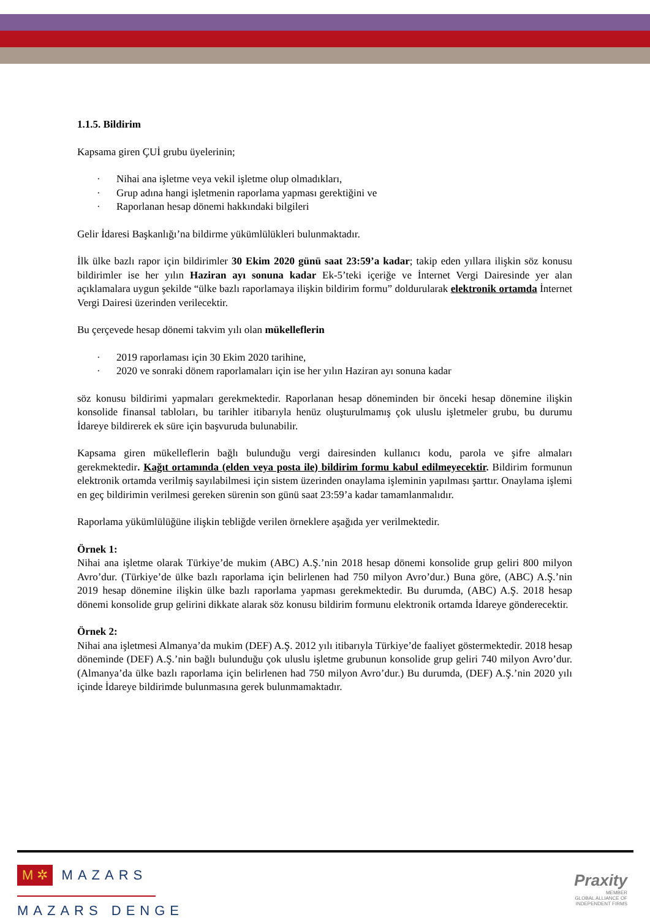1.1.5. Bildirim
Kapsama giren ÇUİ grubu üyelerinin;
· Nihai ana işletme veya vekil işletme olup olmadıkları,
· Grup adına hangi işletmenin raporlama yapması gerektiğini ve
· Raporlanan hesap dönemi hakkındaki bilgileri
Gelir İdaresi Başkanlığı’na bildirme yükümlülükleri bulunmaktadır.
İlk ülke bazlı rapor için bildirimler 30 Ekim 2020 günü saat 23:59’a kadar; takip eden yıllara ilişkin söz konusu bildirimler ise her yılın Haziran ayı sonuna kadar Ek-5’teki içeriğe ve İnternet Vergi Dairesinde yer alan açıklamalara uygun şekilde “ülke bazlı raporlamaya ilişkin bildirim formu” doldurularak elektronik ortamda İnternet Vergi Dairesi üzerinden verilecektir.
Bu çerçevede hesap dönemi takvim yılı olan mükelleflerin
· 2019 raporlaması için 30 Ekim 2020 tarihine,
· 2020 ve sonraki dönem raporlamaları için ise her yılın Haziran ayı sonuna kadar
söz konusu bildirimi yapmaları gerekmektedir. Raporlanan hesap döneminden bir önceki hesap dönemine ilişkin konsolide finansal tabloları, bu tarihler itibarıyla henüz oluşturulmamış çok uluslu işletmeler grubu, bu durumu İdareye bildirerek ek süre için başvuruda bulunabilir.
Kapsama giren mükelleflerin bağlı bulunduğu vergi dairesinden kullanıcı kodu, parola ve şifre almaları gerekmektedir. Kağıt ortamında (elden veya posta ile) bildirim formu kabul edilmeyecektir. Bildirim formunun elektronik ortamda verilmiş sayılabilmesi için sistem üzerinden onaylama işleminin yapılması şarttır. Onaylama işlemi en geç bildirimin verilmesi gereken sürenin son günü saat 23:59’a kadar tamamlanmalıdır.
Raporlama yükümlülüğüne ilişkin tebliğde verilen örneklere aşağıda yer verilmektedir.
Örnek 1:
Nihai ana işletme olarak Türkiye’de mukim (ABC) A.Ş.’nin 2018 hesap dönemi konsolide grup geliri 800 milyon Avro’dur. (Türkiye’de ülke bazlı raporlama için belirlenen had 750 milyon Avro’dur.) Buna göre, (ABC) A.Ş.’nin 2019 hesap dönemine ilişkin ülke bazlı raporlama yapması gerekmektedir. Bu durumda, (ABC) A.Ş. 2018 hesap dönemi konsolide grup gelirini dikkate alarak söz konusu bildirim formunu elektronik ortamda İdareye gönderecektir.
Örnek 2:
Nihai ana işletmesi Almanya’da mukim (DEF) A.Ş. 2012 yılı itibarıyla Türkiye’de faaliyet göstermektedir. 2018 hesap döneminde (DEF) A.Ş.’nin bağlı bulunduğu çok uluslu işletme grubunun konsolide grup geliri 740 milyon Avro’dur. (Almanya’da ülke bazlı raporlama için belirlenen had 750 milyon Avro’dur.) Bu durumda, (DEF) A.Ş.’nin 2020 yılı içinde İdareye bildirimde bulunmasına gerek bulunmamaktadır.
M ✲ MAZARS
MAZARS DENGE
Praxity
MEMBER
GLOBAL ALLIANCE OF
INDEPENDENT FIRMS